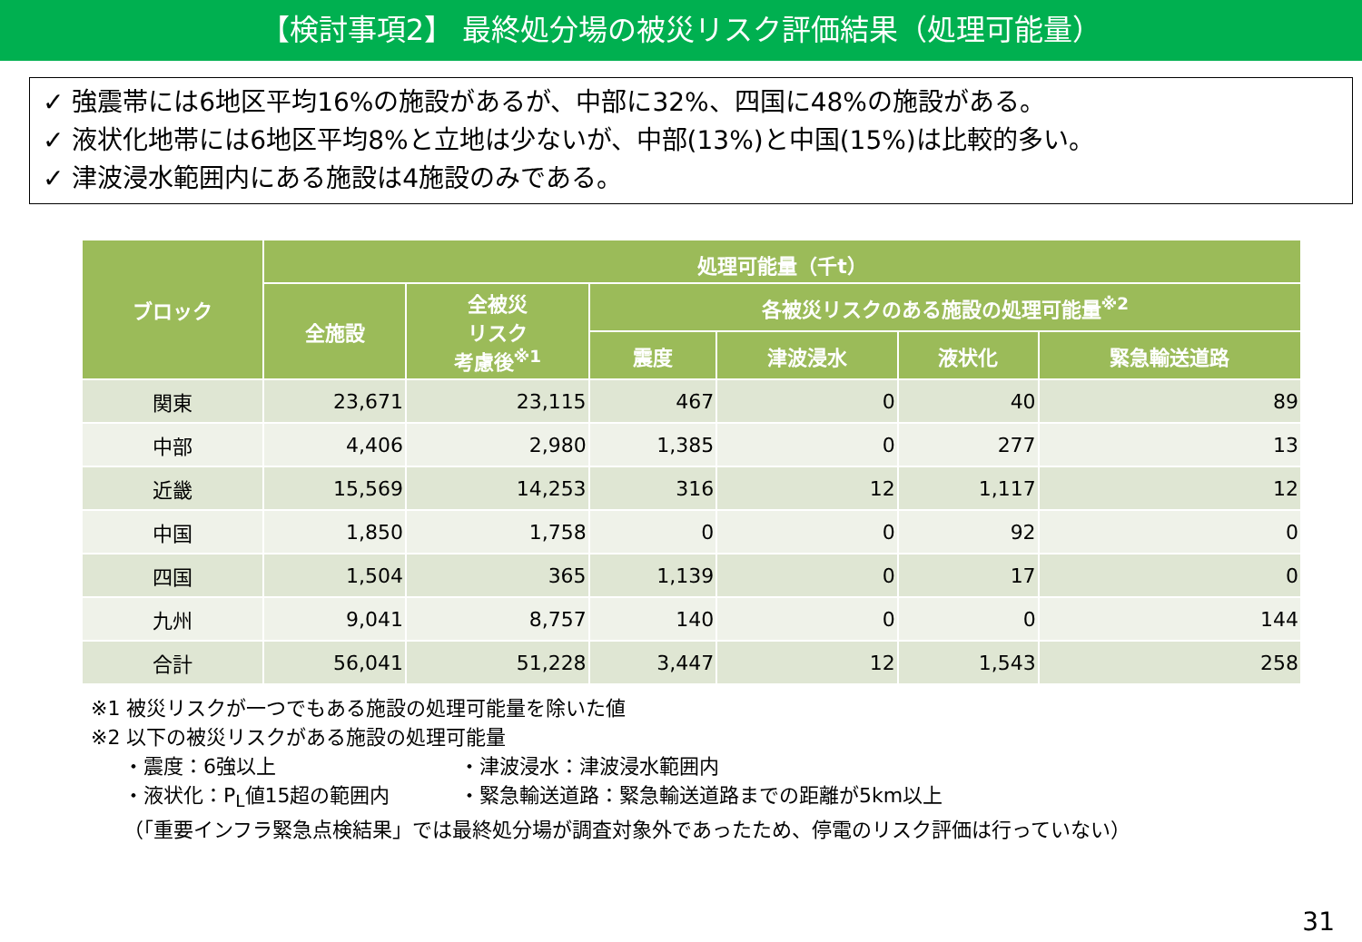【検討事項2】 最終処分場の被災リスク評価結果（処理可能量）
✓ 強震帯には6地区平均16%の施設があるが、中部に32%、四国に48%の施設がある。
✓ 液状化地帯には6地区平均8%と立地は少ないが、中部(13%)と中国(15%)は比較的多い。
✓ 津波浸水範囲内にある施設は4施設のみである。
| ブロック | 処理可能量（千t） | | | | | |
| --- | --- | --- | --- | --- | --- | --- |
| | 全施設 | 全被災 リスク 考慮後<sup>※1</sup> | 各被災リスクのある施設の処理可能量<sup>※2</sup> | | | |
| | | | 震度 | 津波浸水 | 液状化 | 緊急輸送道路 |
| 関東 | 23,671 | 23,115 | 467 | 0 | 40 | 89 |
| 中部 | 4,406 | 2,980 | 1,385 | 0 | 277 | 13 |
| 近畿 | 15,569 | 14,253 | 316 | 12 | 1,117 | 12 |
| 中国 | 1,850 | 1,758 | 0 | 0 | 92 | 0 |
| 四国 | 1,504 | 365 | 1,139 | 0 | 17 | 0 |
| 九州 | 9,041 | 8,757 | 140 | 0 | 0 | 144 |
| 合計 | 56,041 | 51,228 | 3,447 | 12 | 1,543 | 258 |
※1 被災リスクが一つでもある施設の処理可能量を除いた値
※2 以下の被災リスクがある施設の処理可能量
・震度：6強以上 ・津波浸水：津波浸水範囲内 ・液状化：P<sub>L</sub>値15超の範囲内 ・緊急輸送道路：緊急輸送道路までの距離が5km以上
（「重要インフラ緊急点検結果」では最終処分場が調査対象外であったため、停電のリスク評価は行っていない）
31